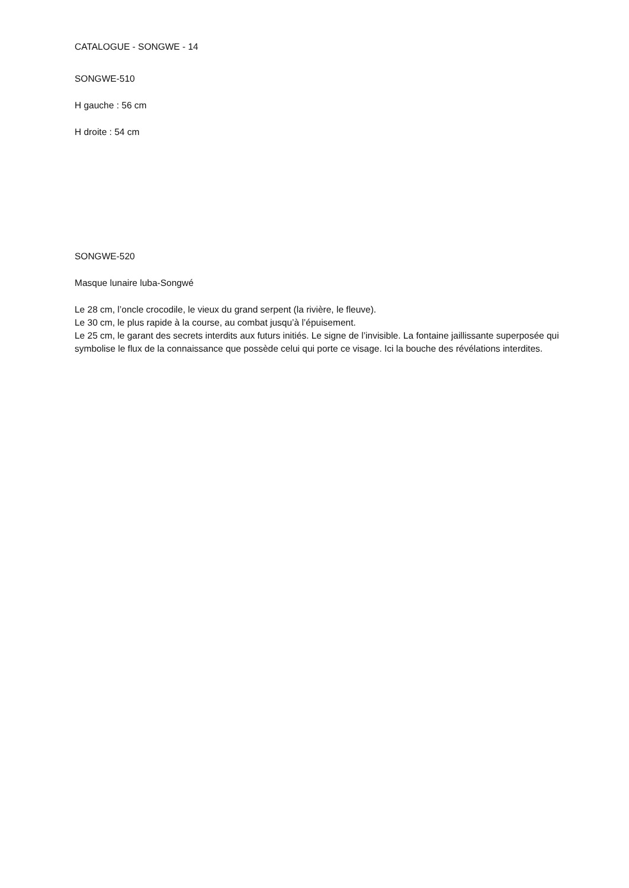CATALOGUE - SONGWE - 14
SONGWE-510
H gauche : 56 cm
H droite : 54 cm
SONGWE-520
Masque lunaire luba-Songwé
Le 28 cm, l’oncle crocodile, le vieux du grand serpent (la rivière, le fleuve).
Le 30 cm, le plus rapide à la course, au combat jusqu’à l’épuisement.
Le 25 cm, le garant des secrets interdits aux futurs initiés. Le signe de l’invisible. La fontaine jaillissante superposée qui symbolise le flux de la connaissance que possède celui qui porte ce visage. Ici la bouche des révélations interdites.